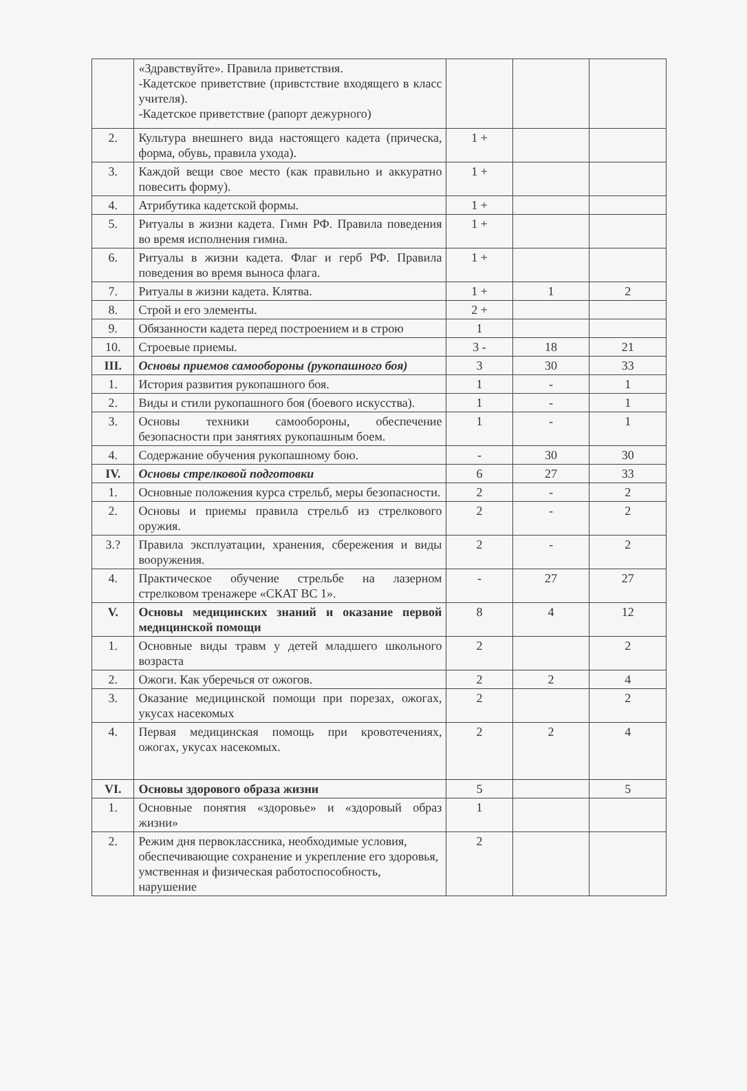| | «Здравствуйте». Правила приветствия. -Кадетское приветствие (привстствие входящего в класс учителя). -Кадетское приветствие (рапорт дежурного) | | | |
| 2. | Культура внешнего вида настоящего кадета (прическа, форма, обувь, правила ухода). | 1 + | | |
| 3. | Каждой вещи свое место (как правильно и аккуратно повесить форму). | 1 + | | |
| 4. | Атрибутика кадетской формы. | 1 + | | |
| 5. | Ритуалы в жизни кадета. Гимн РФ. Правила поведения во время исполнения гимна. | 1 + | | |
| 6. | Ритуалы в жизни кадета. Флаг и герб РФ. Правила поведения во время выноса флага. | 1 + | | |
| 7. | Ритуалы в жизни кадета. Клятва. | 1 + | 1 | 2 |
| 8. | Строй и его элементы. | 2 + | | |
| 9. | Обязанности кадета перед построением и в строю | 1 | | |
| 10. | Строевые приемы. | 3 - | 18 | 21 |
| III. | Основы приемов самообороны (рукопашного боя) | 3 | 30 | 33 |
| 1. | История развития рукопашного боя. | 1 | - | 1 |
| 2. | Виды и стили рукопашного боя (боевого искусства). | 1 | - | 1 |
| 3. | Основы техники самообороны, обеспечение безопасности при занятиях рукопашным боем. | 1 | - | 1 |
| 4. | Содержание обучения рукопашному бою. | - | 30 | 30 |
| IV. | Основы стрелковой подготовки | 6 | 27 | 33 |
| 1. | Основные положения курса стрельб, меры безопасности. | 2 | - | 2 |
| 2. | Основы и приемы правила стрельб из стрелкового оружия. | 2 | - | 2 |
| 3.? | Правила эксплуатации, хранения, сбережения и виды вооружения. | 2 | - | 2 |
| 4. | Практическое обучение стрельбе на лазерном стрелковом тренажере «СКАТ ВС 1». | - | 27 | 27 |
| V. | Основы медицинских знаний и оказание первой медицинской помощи | 8 | 4 | 12 |
| 1. | Основные виды травм у детей младшего школьного возраста | 2 | | 2 |
| 2. | Ожоги. Как уберечься от ожогов. | 2 | 2 | 4 |
| 3. | Оказание медицинской помощи при порезах, ожогах, укусах насекомых | 2 | | 2 |
| 4. | Первая медицинская помощь при кровотечениях, ожогах, укусах насекомых. | 2 | 2 | 4 |
| VI. | Основы здорового образа жизни | 5 | | 5 |
| 1. | Основные понятия «здоровье» и «здоровый образ жизни» | 1 | | |
| 2. | Режим дня первоклассника, необходимые условия, обеспечивающие сохранение и укрепление его здоровья, умственная и физическая работоспособность, нарушение | 2 | | |